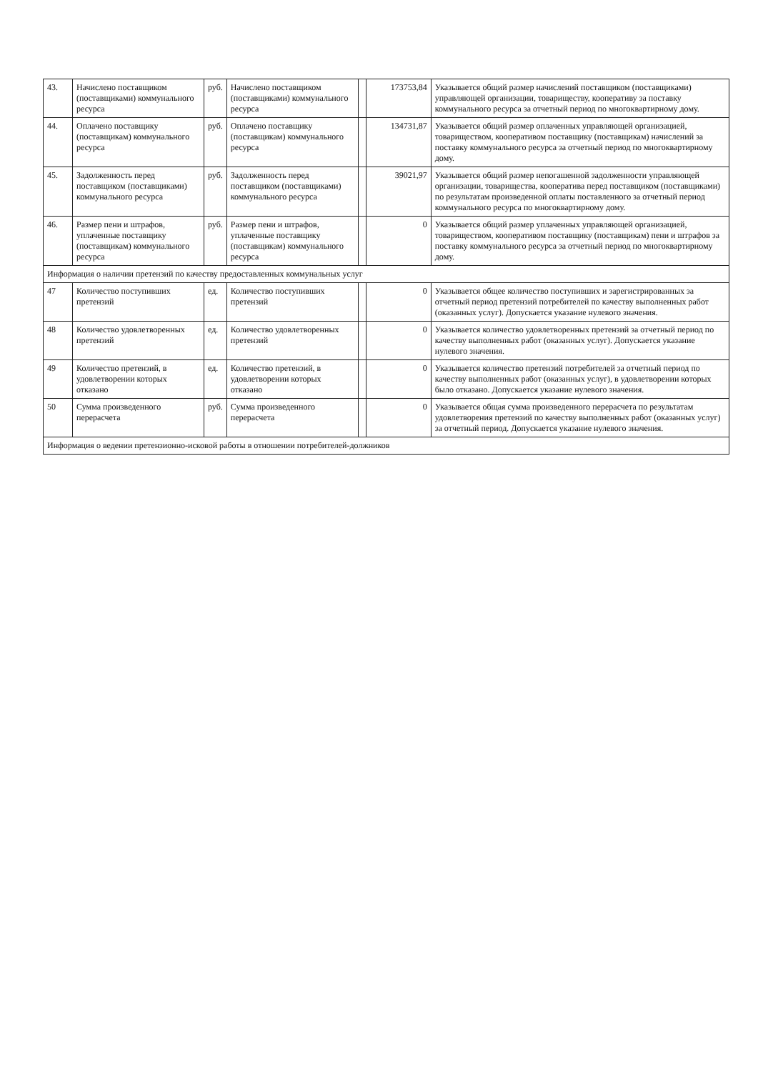| 43. | Начислено поставщиком (поставщиками) коммунального ресурса | руб. | Начислено поставщиком (поставщиками) коммунального ресурса | | 173753,84 | Указывается общий размер начислений поставщиком (поставщиками) управляющей организации, товариществу, кооперативу за поставку коммунального ресурса за отчетный период по многоквартирному дому. |
| 44. | Оплачено поставщику (поставщикам) коммунального ресурса | руб. | Оплачено поставщику (поставщикам) коммунального ресурса | | 134731,87 | Указывается общий размер оплаченных управляющей организацией, товариществом, кооперативом поставщику (поставщикам) начислений за поставку коммунального ресурса за отчетный период по многоквартирному дому. |
| 45. | Задолженность перед поставщиком (поставщиками) коммунального ресурса | руб. | Задолженность перед поставщиком (поставщиками) коммунального ресурса | | 39021,97 | Указывается общий размер непогашенной задолженности управляющей организации, товарищества, кооператива перед поставщиком (поставщиками) по результатам произведенной оплаты поставленного за отчетный период коммунального ресурса по многоквартирному дому. |
| 46. | Размер пени и штрафов, уплаченные поставщику (поставщикам) коммунального ресурса | руб. | Размер пени и штрафов, уплаченные поставщику (поставщикам) коммунального ресурса | | 0 | Указывается общий размер уплаченных управляющей организацией, товариществом, кооперативом поставщику (поставщикам) пени и штрафов за поставку коммунального ресурса за отчетный период по многоквартирному дому. |
| Информация о наличии претензий по качеству предоставленных коммунальных услуг | | | | | | |
| 47 | Количество поступивших претензий | ед. | Количество поступивших претензий | | 0 | Указывается общее количество поступивших и зарегистрированных за отчетный период претензий потребителей по качеству выполненных работ (оказанных услуг). Допускается указание нулевого значения. |
| 48 | Количество удовлетворенных претензий | ед. | Количество удовлетворенных претензий | | 0 | Указывается количество удовлетворенных претензий за отчетный период по качеству выполненных работ (оказанных услуг). Допускается указание нулевого значения. |
| 49 | Количество претензий, в удовлетворении которых отказано | ед. | Количество претензий, в удовлетворении которых отказано | | 0 | Указывается количество претензий потребителей за отчетный период по качеству выполненных работ (оказанных услуг), в удовлетворении которых было отказано. Допускается указание нулевого значения. |
| 50 | Сумма произведенного перерасчета | руб. | Сумма произведенного перерасчета | | 0 | Указывается общая сумма произведенного перерасчета по результатам удовлетворения претензий по качеству выполненных работ (оказанных услуг) за отчетный период. Допускается указание нулевого значения. |
| Информация о ведении претензионно-исковой работы в отношении потребителей-должников | | | | | | |